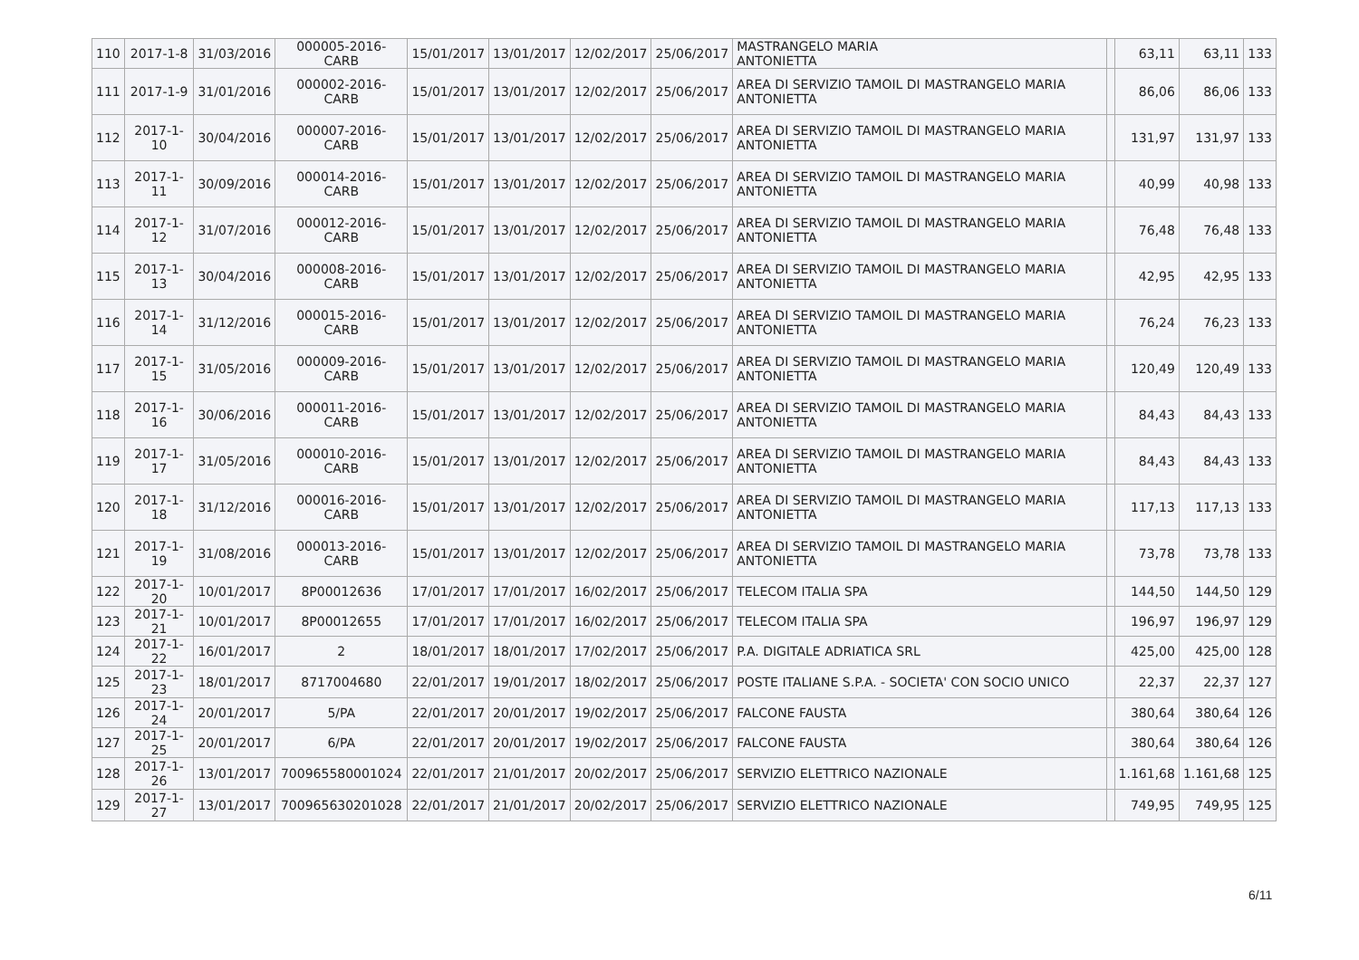| 110 | 2017-1-8 | 31/03/2016 | 000005-2016-CARB | 15/01/2017 | 13/01/2017 | 12/02/2017 | 25/06/2017 | MASTRANGELO MARIA ANTONIETTA | | 63,11 | 63,11 | 133 |
| 111 | 2017-1-9 | 31/01/2016 | 000002-2016-CARB | 15/01/2017 | 13/01/2017 | 12/02/2017 | 25/06/2017 | AREA DI SERVIZIO TAMOIL DI MASTRANGELO MARIA ANTONIETTA | | 86,06 | 86,06 | 133 |
| 112 | 2017-1-10 | 30/04/2016 | 000007-2016-CARB | 15/01/2017 | 13/01/2017 | 12/02/2017 | 25/06/2017 | AREA DI SERVIZIO TAMOIL DI MASTRANGELO MARIA ANTONIETTA | | 131,97 | 131,97 | 133 |
| 113 | 2017-1-11 | 30/09/2016 | 000014-2016-CARB | 15/01/2017 | 13/01/2017 | 12/02/2017 | 25/06/2017 | AREA DI SERVIZIO TAMOIL DI MASTRANGELO MARIA ANTONIETTA | | 40,99 | 40,98 | 133 |
| 114 | 2017-1-12 | 31/07/2016 | 000012-2016-CARB | 15/01/2017 | 13/01/2017 | 12/02/2017 | 25/06/2017 | AREA DI SERVIZIO TAMOIL DI MASTRANGELO MARIA ANTONIETTA | | 76,48 | 76,48 | 133 |
| 115 | 2017-1-13 | 30/04/2016 | 000008-2016-CARB | 15/01/2017 | 13/01/2017 | 12/02/2017 | 25/06/2017 | AREA DI SERVIZIO TAMOIL DI MASTRANGELO MARIA ANTONIETTA | | 42,95 | 42,95 | 133 |
| 116 | 2017-1-14 | 31/12/2016 | 000015-2016-CARB | 15/01/2017 | 13/01/2017 | 12/02/2017 | 25/06/2017 | AREA DI SERVIZIO TAMOIL DI MASTRANGELO MARIA ANTONIETTA | | 76,24 | 76,23 | 133 |
| 117 | 2017-1-15 | 31/05/2016 | 000009-2016-CARB | 15/01/2017 | 13/01/2017 | 12/02/2017 | 25/06/2017 | AREA DI SERVIZIO TAMOIL DI MASTRANGELO MARIA ANTONIETTA | | 120,49 | 120,49 | 133 |
| 118 | 2017-1-16 | 30/06/2016 | 000011-2016-CARB | 15/01/2017 | 13/01/2017 | 12/02/2017 | 25/06/2017 | AREA DI SERVIZIO TAMOIL DI MASTRANGELO MARIA ANTONIETTA | | 84,43 | 84,43 | 133 |
| 119 | 2017-1-17 | 31/05/2016 | 000010-2016-CARB | 15/01/2017 | 13/01/2017 | 12/02/2017 | 25/06/2017 | AREA DI SERVIZIO TAMOIL DI MASTRANGELO MARIA ANTONIETTA | | 84,43 | 84,43 | 133 |
| 120 | 2017-1-18 | 31/12/2016 | 000016-2016-CARB | 15/01/2017 | 13/01/2017 | 12/02/2017 | 25/06/2017 | AREA DI SERVIZIO TAMOIL DI MASTRANGELO MARIA ANTONIETTA | | 117,13 | 117,13 | 133 |
| 121 | 2017-1-19 | 31/08/2016 | 000013-2016-CARB | 15/01/2017 | 13/01/2017 | 12/02/2017 | 25/06/2017 | AREA DI SERVIZIO TAMOIL DI MASTRANGELO MARIA ANTONIETTA | | 73,78 | 73,78 | 133 |
| 122 | 2017-1-20 | 10/01/2017 | 8P00012636 | 17/01/2017 | 17/01/2017 | 16/02/2017 | 25/06/2017 | TELECOM ITALIA SPA | | 144,50 | 144,50 | 129 |
| 123 | 2017-1-21 | 10/01/2017 | 8P00012655 | 17/01/2017 | 17/01/2017 | 16/02/2017 | 25/06/2017 | TELECOM ITALIA SPA | | 196,97 | 196,97 | 129 |
| 124 | 2017-1-22 | 16/01/2017 | 2 | 18/01/2017 | 18/01/2017 | 17/02/2017 | 25/06/2017 | P.A. DIGITALE ADRIATICA SRL | | 425,00 | 425,00 | 128 |
| 125 | 2017-1-23 | 18/01/2017 | 8717004680 | 22/01/2017 | 19/01/2017 | 18/02/2017 | 25/06/2017 | POSTE ITALIANE S.P.A. - SOCIETA' CON SOCIO UNICO | | 22,37 | 22,37 | 127 |
| 126 | 2017-1-24 | 20/01/2017 | 5/PA | 22/01/2017 | 20/01/2017 | 19/02/2017 | 25/06/2017 | FALCONE FAUSTA | | 380,64 | 380,64 | 126 |
| 127 | 2017-1-25 | 20/01/2017 | 6/PA | 22/01/2017 | 20/01/2017 | 19/02/2017 | 25/06/2017 | FALCONE FAUSTA | | 380,64 | 380,64 | 126 |
| 128 | 2017-1-26 | 13/01/2017 | 700965580001024 | 22/01/2017 | 21/01/2017 | 20/02/2017 | 25/06/2017 | SERVIZIO ELETTRICO NAZIONALE | | 1.161,68 | 1.161,68 | 125 |
| 129 | 2017-1-27 | 13/01/2017 | 700965630201028 | 22/01/2017 | 21/01/2017 | 20/02/2017 | 25/06/2017 | SERVIZIO ELETTRICO NAZIONALE | | 749,95 | 749,95 | 125 |
6/11